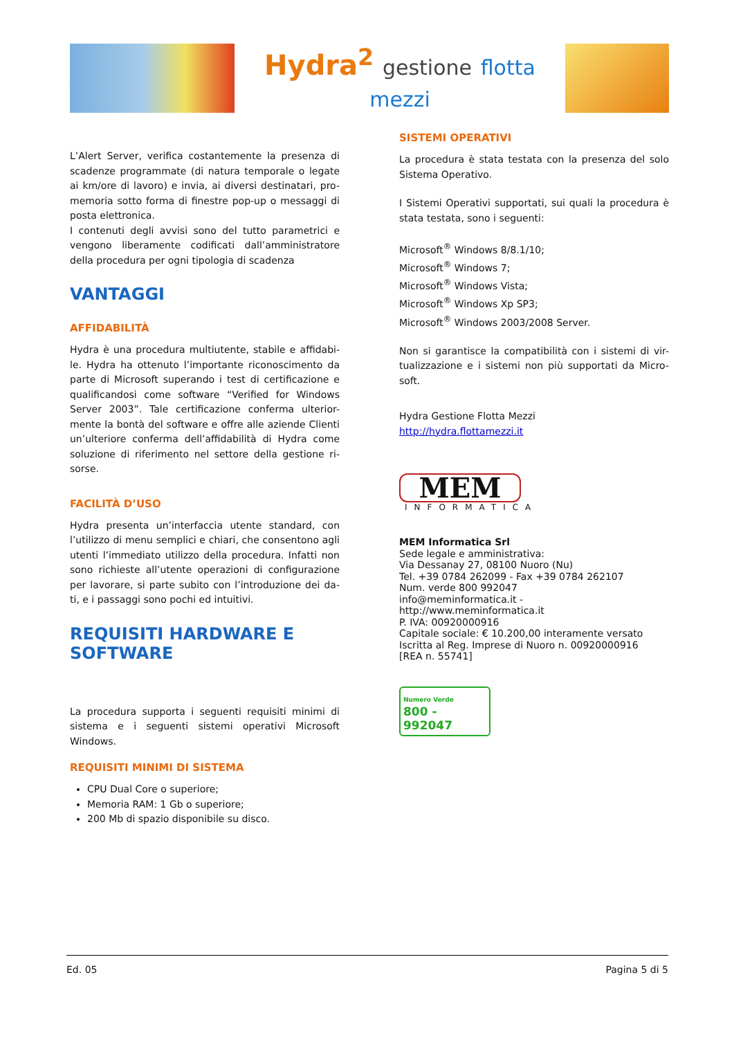Hydra<sup>2</sup> gestione flotta mezzi
L’Alert Server, verifica costantemente la presenza di scadenze programmate (di natura temporale o legate ai km/ore di lavoro) e invia, ai diversi destinatari, pro-memoria sotto forma di finestre pop-up o messaggi di posta elettronica.
I contenuti degli avvisi sono del tutto parametrici e vengono liberamente codificati dall’amministratore della procedura per ogni tipologia di scadenza
VANTAGGI
AFFIDABILITÀ
Hydra è una procedura multiutente, stabile e affidabi-le. Hydra ha ottenuto l’importante riconoscimento da parte di Microsoft superando i test di certificazione e qualificandosi come software “Verified for Windows Server 2003”. Tale certificazione conferma ulterior-mente la bontà del software e offre alle aziende Clienti un’ulteriore conferma dell’affidabilità di Hydra come soluzione di riferimento nel settore della gestione ri-sorse.
FACILITÀ D’USO
Hydra presenta un’interfaccia utente standard, con l’utilizzo di menu semplici e chiari, che consentono agli utenti l’immediato utilizzo della procedura. Infatti non sono richieste all’utente operazioni di configurazione per lavorare, si parte subito con l’introduzione dei da-ti, e i passaggi sono pochi ed intuitivi.
REQUISITI HARDWARE E SOFTWARE
La procedura supporta i seguenti requisiti minimi di sistema e i seguenti sistemi operativi Microsoft Windows.
REQUISITI MINIMI DI SISTEMA
CPU Dual Core o superiore;
Memoria RAM: 1 Gb o superiore;
200 Mb di spazio disponibile su disco.
SISTEMI OPERATIVI
La procedura è stata testata con la presenza del solo Sistema Operativo.
I Sistemi Operativi supportati, sui quali la procedura è stata testata, sono i seguenti:
Microsoft<sup>®</sup> Windows 8/8.1/10;
Microsoft<sup>®</sup> Windows 7;
Microsoft<sup>®</sup> Windows Vista;
Microsoft<sup>®</sup> Windows Xp SP3;
Microsoft<sup>®</sup> Windows 2003/2008 Server.
Non si garantisce la compatibilità con i sistemi di vir-tualizzazione e i sistemi non più supportati da Micro-soft.
Hydra Gestione Flotta Mezzi
http://hydra.flottamezzi.it
MEM
INFORMATICA
MEM Informatica Srl
Sede legale e amministrativa:
Via Dessanay 27, 08100 Nuoro (Nu)
Tel. +39 0784 262099 - Fax +39 0784 262107
Num. verde 800 992047
info@meminformatica.it - http://www.meminformatica.it
P. IVA: 00920000916
Capitale sociale: € 10.200,00 interamente versato
Iscritta al Reg. Imprese di Nuoro n. 00920000916
[REA n. 55741]
Numero Verde
800 - 992047
Ed. 05 Pagina 5 di 5